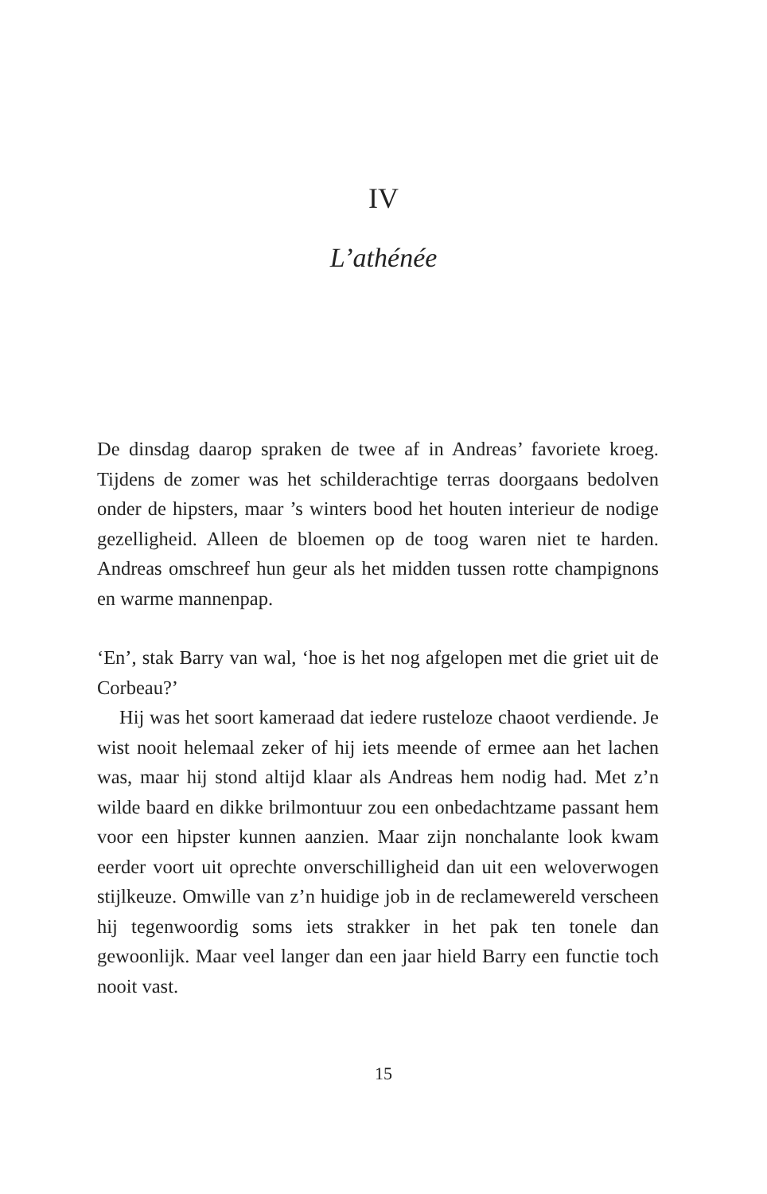IV
L’athénée
De dinsdag daarop spraken de twee af in Andreas’ favoriete kroeg. Tijdens de zomer was het schilderachtige terras doorgaans bedolven onder de hipsters, maar ’s winters bood het houten interieur de nodige gezelligheid. Alleen de bloemen op de toog waren niet te harden. Andreas omschreef hun geur als het midden tussen rotte champignons en warme mannenpap.
‘En’, stak Barry van wal, ‘hoe is het nog afgelopen met die griet uit de Corbeau?’
Hij was het soort kameraad dat iedere rusteloze chaoot verdiende. Je wist nooit helemaal zeker of hij iets meende of ermee aan het lachen was, maar hij stond altijd klaar als Andreas hem nodig had. Met z’n wilde baard en dikke brilmontuur zou een onbedachtzame passant hem voor een hipster kunnen aanzien. Maar zijn nonchalante look kwam eerder voort uit oprechte onverschilligheid dan uit een weloverwogen stijlkeuze. Omwille van z’n huidige job in de reclamewereld verscheen hij tegenwoordig soms iets strakker in het pak ten tonele dan gewoonlijk. Maar veel langer dan een jaar hield Barry een functie toch nooit vast.
15